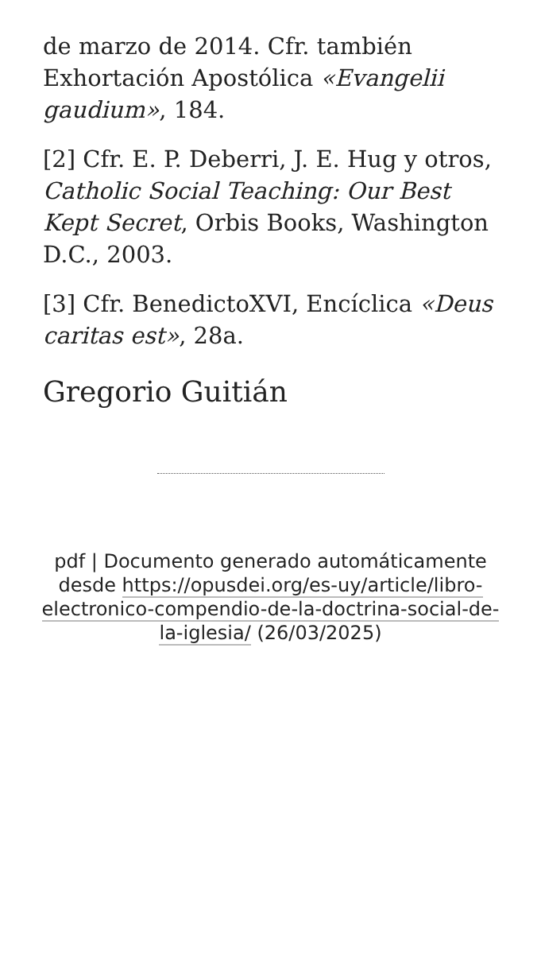de marzo de 2014. Cfr. también Exhortación Apostólica «Evangelii gaudium», 184.
[2] Cfr. E. P. Deberri, J. E. Hug y otros, Catholic Social Teaching: Our Best Kept Secret, Orbis Books, Washington D.C., 2003.
[3] Cfr. BenedictoXVI, Encíclica «Deus caritas est», 28a.
Gregorio Guitián
pdf | Documento generado automáticamente desde https://opusdei.org/es-uy/article/libro-electronico-compendio-de-la-doctrina-social-de-la-iglesia/ (26/03/2025)